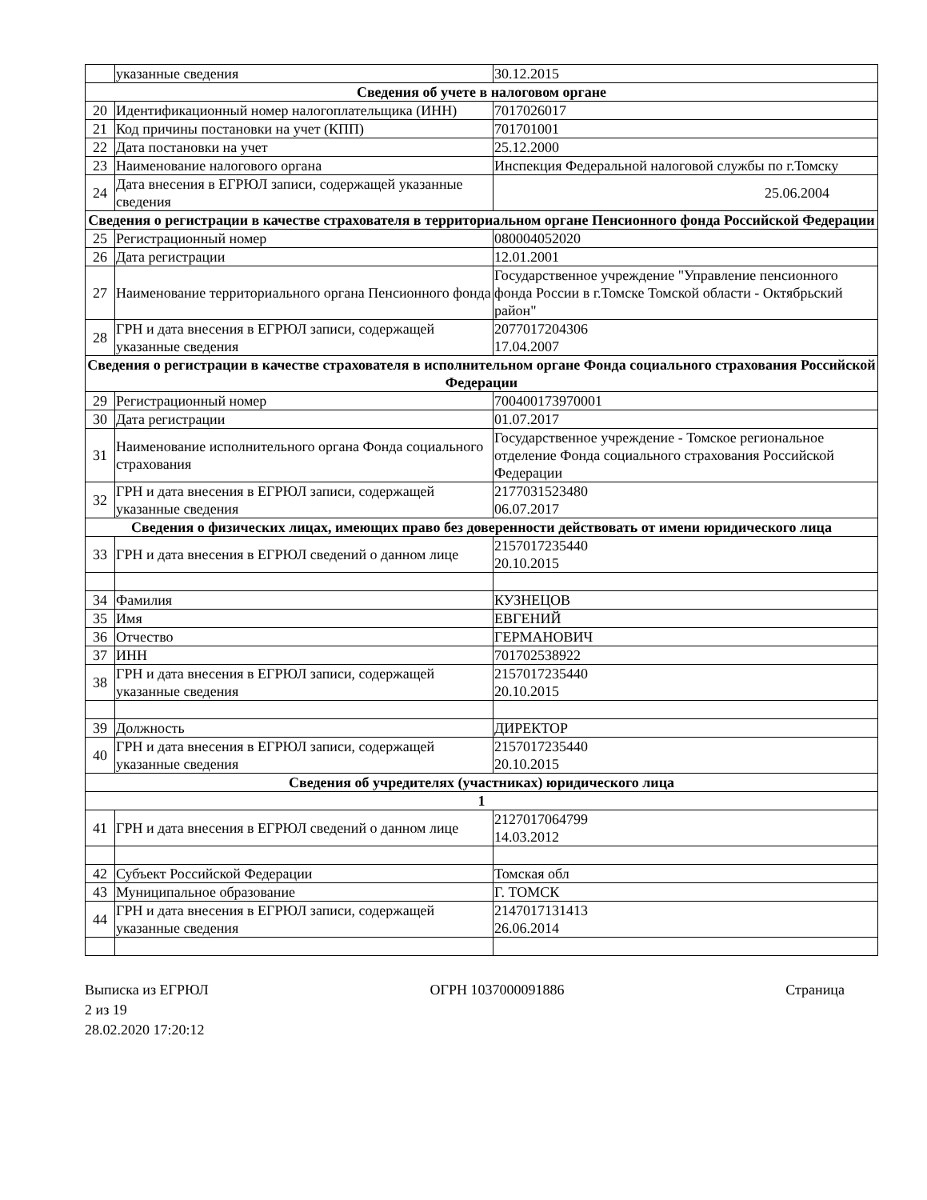| | указанные сведения | 30.12.2015 |
| Сведения об учете в налоговом органе | | |
| 20 | Идентификационный номер налогоплательщика (ИНН) | 7017026017 |
| 21 | Код причины постановки на учет (КПП) | 701701001 |
| 22 | Дата постановки на учет | 25.12.2000 |
| 23 | Наименование налогового органа | Инспекция Федеральной налоговой службы по г.Томску |
| 24 | Дата внесения в ЕГРЮЛ записи, содержащей указанные сведения | 25.06.2004 |
| Сведения о регистрации в качестве страхователя в территориальном органе Пенсионного фонда Российской Федерации | | |
| 25 | Регистрационный номер | 080004052020 |
| 26 | Дата регистрации | 12.01.2001 |
| 27 | Наименование территориального органа Пенсионного фонда | Государственное учреждение "Управление пенсионного фонда России в г.Томске Томской области - Октябрьский район" |
| 28 | ГРН и дата внесения в ЕГРЮЛ записи, содержащей указанные сведения | 2077017204306 17.04.2007 |
| Сведения о регистрации в качестве страхователя в исполнительном органе Фонда социального страхования Российской Федерации | | |
| 29 | Регистрационный номер | 700400173970001 |
| 30 | Дата регистрации | 01.07.2017 |
| 31 | Наименование исполнительного органа Фонда социального страхования | Государственное учреждение - Томское региональное отделение Фонда социального страхования Российской Федерации |
| 32 | ГРН и дата внесения в ЕГРЮЛ записи, содержащей указанные сведения | 2177031523480 06.07.2017 |
| Сведения о физических лицах, имеющих право без доверенности действовать от имени юридического лица | | |
| 33 | ГРН и дата внесения в ЕГРЮЛ сведений о данном лице | 2157017235440 20.10.2015 |
| 34 | Фамилия | КУЗНЕЦОВ |
| 35 | Имя | ЕВГЕНИЙ |
| 36 | Отчество | ГЕРМАНОВИЧ |
| 37 | ИНН | 701702538922 |
| 38 | ГРН и дата внесения в ЕГРЮЛ записи, содержащей указанные сведения | 2157017235440 20.10.2015 |
| 39 | Должность | ДИРЕКТОР |
| 40 | ГРН и дата внесения в ЕГРЮЛ записи, содержащей указанные сведения | 2157017235440 20.10.2015 |
| Сведения об учредителях (участниках) юридического лица | | |
| 1 | | |
| 41 | ГРН и дата внесения в ЕГРЮЛ сведений о данном лице | 2127017064799 14.03.2012 |
| 42 | Субъект Российской Федерации | Томская обл |
| 43 | Муниципальное образование | Г. ТОМСК |
| 44 | ГРН и дата внесения в ЕГРЮЛ записи, содержащей указанные сведения | 2147017131413 26.06.2014 |
Выписка из ЕГРЮЛ ОГРН 1037000091886 Страница
2 из 19
28.02.2020 17:20:12